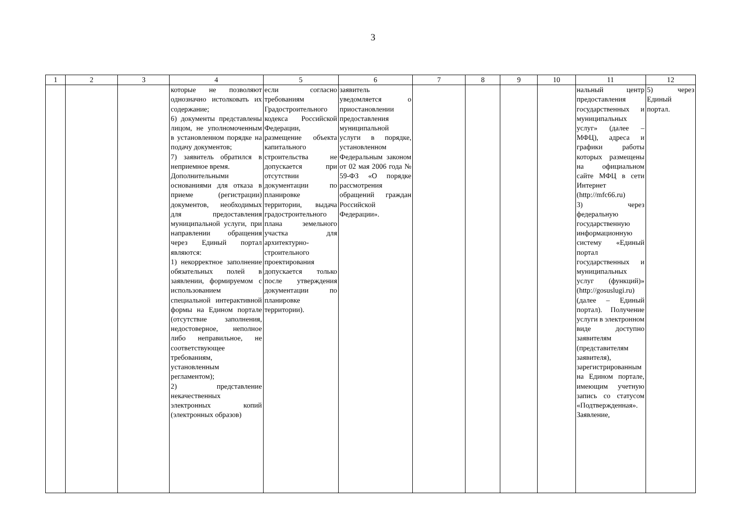3
| 1 | 2 | 3 | 4 | 5 | 6 | 7 | 8 | 9 | 10 | 11 | 12 |
| --- | --- | --- | --- | --- | --- | --- | --- | --- | --- | --- | --- |
| | | | которые не позволяют однозначно истолковать их содержание; 6) документы представлены лицом, не уполномоченным в установленном порядке на подачу документов; 7) заявитель обратился в неприемное время. Дополнительными основаниями для отказа в приеме (регистрации) документов, необходимых для предоставления муниципальной услуги, при направлении обращения через Единый портал являются: 1) некорректное заполнение обязательных полей в заявлении, формируемом с использованием специальной интерактивной формы на Едином портале (отсутствие заполнения, недостоверное, неполное либо неправильное, не соответствующее требованиям, установленным регламентом); 2) представление некачественных электронных копий (электронных образов) | если согласно требованиям Градостроительного кодекса Российской Федерации, размещение объекта капитального строительства не допускается при отсутствии документации по планировке территории, выдача градостроительного плана земельного участка для архитектурно-строительного проектирования допускается только после утверждения документации по планировке территории). | заявитель уведомляется о приостановлении предоставления муниципальной услуги в порядке, установленном Федеральным законом от 02 мая 2006 года № 59-ФЗ «О порядке рассмотрения обращений граждан Российской Федерации». | | | | | нальный центр предоставления государственных и муниципальных услуг» (далее – МФЦ), адреса и графики работы которых размещены на официальном сайте МФЦ в сети Интернет (http://mfc66.ru) 3) через федеральную государственную информационную систему «Единый портал государственных и муниципальных услуг (функций)» (http://gosuslugi.ru) (далее – Единый портал). Получение услуги в электронном виде доступно заявителям (представителям заявителя), зарегистрированным на Едином портале, имеющим учетную запись со статусом «Подтвержденная». Заявление, | 5) через Единый портал. |